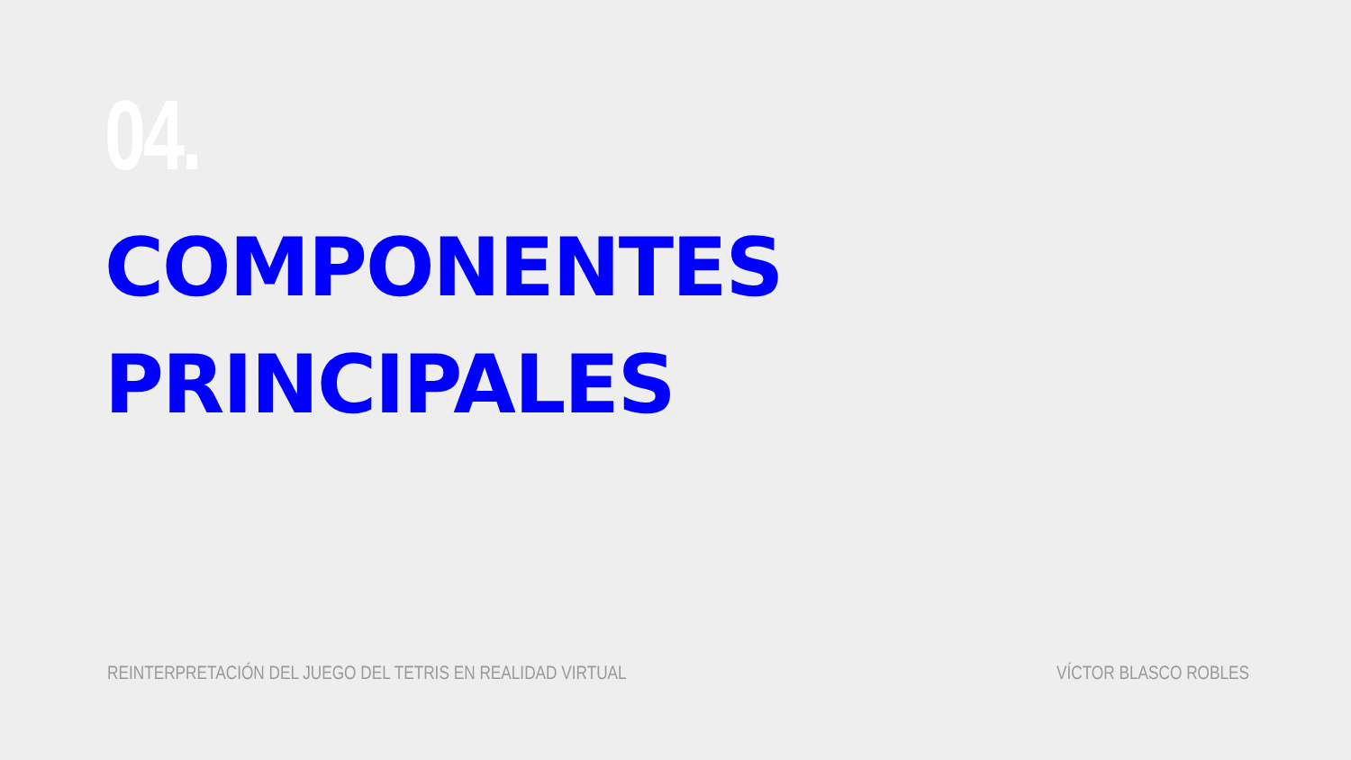04.
COMPONENTES
PRINCIPALES
REINTERPRETACIÓN DEL JUEGO DEL TETRIS EN REALIDAD VIRTUAL VÍCTOR BLASCO ROBLES